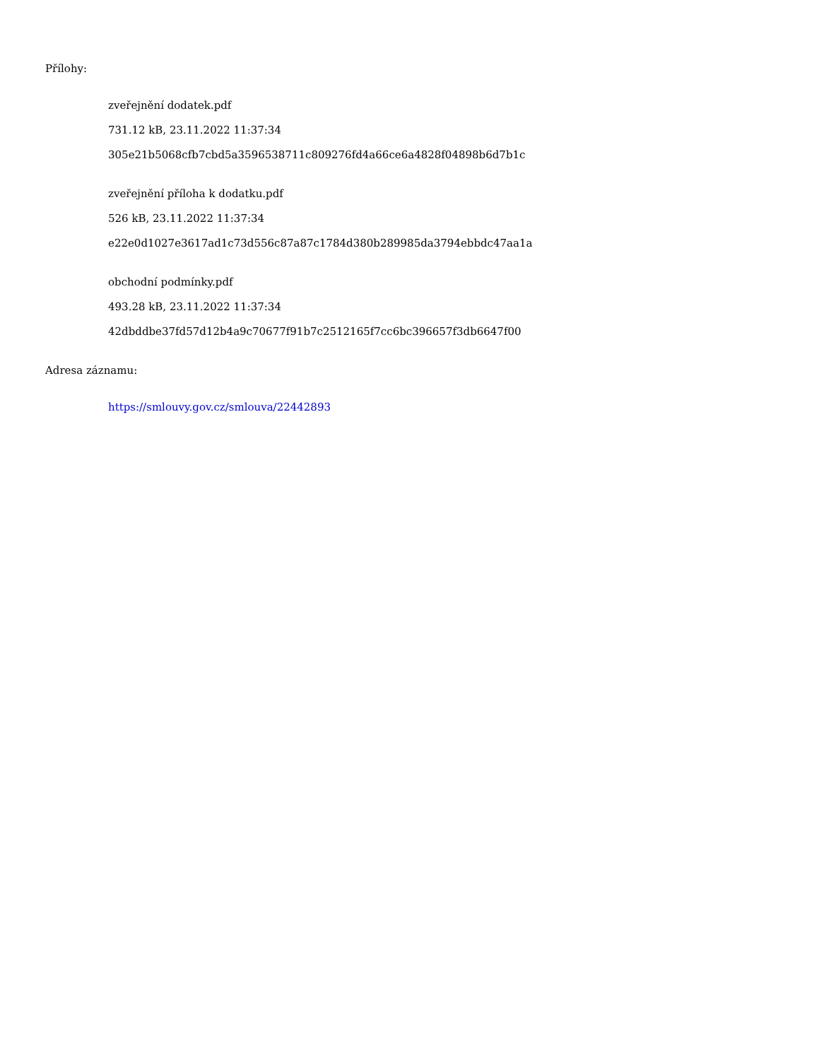Přílohy:
zveřejnění dodatek.pdf
731.12 kB, 23.11.2022 11:37:34
305e21b5068cfb7cbd5a3596538711c809276fd4a66ce6a4828f04898b6d7b1c
zveřejnění příloha k dodatku.pdf
526 kB, 23.11.2022 11:37:34
e22e0d1027e3617ad1c73d556c87a87c1784d380b289985da3794ebbdc47aa1a
obchodní podmínky.pdf
493.28 kB, 23.11.2022 11:37:34
42dbddbe37fd57d12b4a9c70677f91b7c2512165f7cc6bc396657f3db6647f00
Adresa záznamu:
https://smlouvy.gov.cz/smlouva/22442893